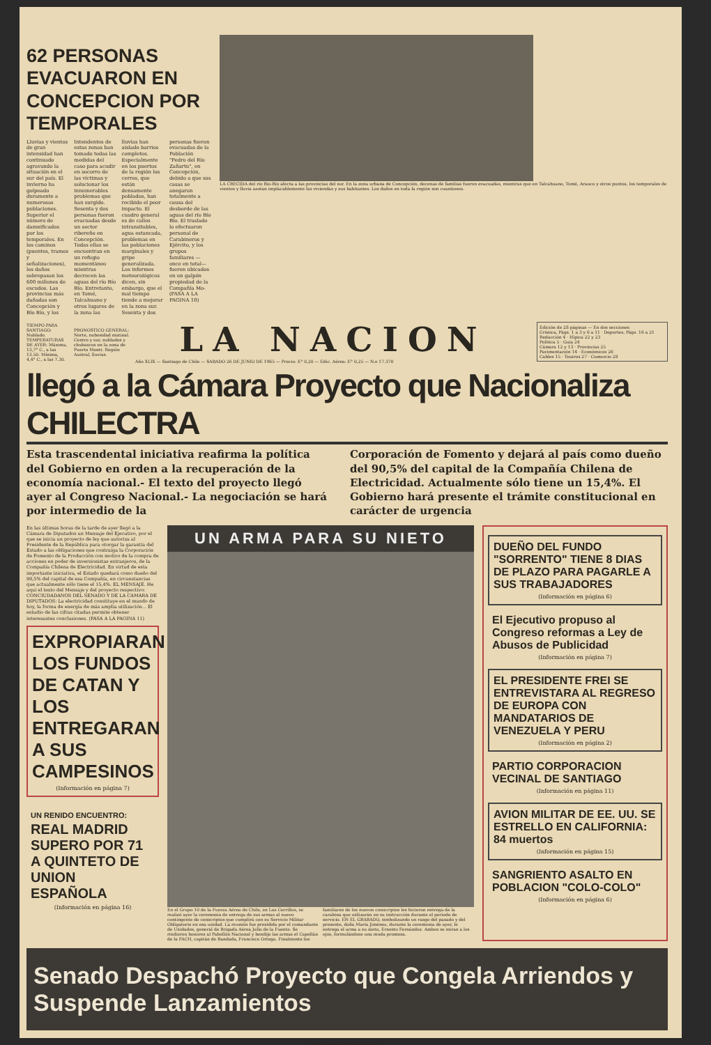62 PERSONAS EVACUARON EN CONCEPCION POR TEMPORALES
Lluvias y vientos de gran intensidad han continuado agravando la situación en el sur del país. El invierno ha golpeado duramente a numerosas poblaciones. Superior el número de damnificados por los temporales. En los caminos (puentes, tramos y señalizaciones), los daños sobrepasan los 600 millones de escudos. Las provincias más dañadas son Concepción y Bío Bío, y los Intendentes de estas zonas han tomado todas las medidas del caso para acudir en socorro de las víctimas y solucionar los innumerables problemas que han surgido. Sesenta y dos personas fueron evacuadas desde un sector ribereño en Concepción. Todas ellas se encuentran en un refugio momentáneo mientras decrecen las aguas del río Bío Bío. Entretanto, en Tomé, Talcahuano y otros lugares de la zona las lluvias han aislado barrios completos. Especialmente en los puertos de la región los cerros, que están densamente poblados, han recibido el peor impacto. El cuadro general es de calles intransitables, agua estancada, problemas en las poblaciones marginales y gripe generalizada. Los informes meteorológicos dicen, sin embargo, que el mal tiempo tiende a mejorar en la zona sur. Sesenta y dos personas fueron evacuadas de la Población "Pedro del Río Zañartu", en Concepción, debido a que sus casas se anegaron totalmente a causa del desborde de las aguas del río Bío Bío. El traslado lo efectuaron personal de Carabineros y Ejército, y los grupos familiares —once en total— fueron ubicados en un galpón propiedad de la Compañía Mo- (PASA A LA PAGINA 10)
LA CRECIDA del río Bío-Bío afecta a las provincias del sur. En la zona urbana de Concepción, decenas de familias fueron evacuadas, mientras que en Talcahuano, Tomé, Arauco y otros puntos, los temporales de vientos y lluvia azotan implacablemente las viviendas y sus habitantes. Los daños en toda la región son cuantiosos.
TIEMPO PARA SANTIAGO: Nublado. TEMPERATURAS DE AYER: Máxima, 13,7° C., a las 13.50. Mínima, 4,4° C., a las 7.30.
PRONOSTICO GENERAL: Norte, nubosidad matinal. Centro y sur, nublados y chubascos en la zona de Puerto Montt. Región Austral, lluvias.
LA NACION
Año XLIX — Santiago de Chile — SABADO 26 DE JUNIO DE 1965 — Precio: E° 0,20 — Edic. Aérea: E° 0,25 — N.o 17.370
Edición de 28 páginas — En dos secciones
Crónica, Págs. 1 a 3 y 6 a 11 · Deportes, Págs. 16 a 21
Redacción 4 · Hípica 22 y 23
Política 5 · Guía 24
Cámara 12 y 13 · Provincias 25
Pavimentación 14 · Económicos 26
Cables 15 · Teatros 27 · Comercio 28
llegó a la Cámara Proyecto que Nacionaliza CHILECTRA
Esta trascendental iniciativa reafirma la política del Gobierno en orden a la recuperación de la economía nacional.- El texto del proyecto llegó ayer al Congreso Nacional.- La negociación se hará por intermedio de la
Corporación de Fomento y dejará al país como dueño del 90,5% del capital de la Compañía Chilena de Electricidad. Actualmente sólo tiene un 15,4%. El Gobierno hará presente el trámite constitucional en carácter de urgencia
En las últimas horas de la tarde de ayer llegó a la Cámara de Diputados un Mensaje del Ejecutivo, por el que se inicia un proyecto de ley que autoriza al Presidente de la República para otorgar la garantía del Estado a las obligaciones que contraiga la Corporación de Fomento de la Producción con motivo de la compra de acciones en poder de inversionistas extranjeros, de la Compañía Chilena de Electricidad. En virtud de esta importante iniciativa, el Estado quedará como dueño del 90,5% del capital de esa Compañía, en circunstancias que actualmente sólo tiene el 15,4%. EL MENSAJE. He aquí el texto del Mensaje y del proyecto respectivo: CONCIUDADANOS DEL SENADO Y DE LA CAMARA DE DIPUTADOS: La electricidad constituye en el mundo de hoy, la forma de energía de más amplia utilización... El estudio de las cifras citadas permite obtener interesantes conclusiones. (PASA A LA PAGINA 11)
EXPROPIARAN LOS FUNDOS DE CATAN Y LOS ENTREGARAN A SUS CAMPESINOS
(Información en página 7)
UN RENIDO ENCUENTRO:
REAL MADRID SUPERO POR 71 A QUINTETO DE UNION ESPAÑOLA
(Información en página 16)
UN ARMA PARA SU NIETO
En el Grupo 10 de la Fuerza Aérea de Chile, en Los Cerrillos, se realizó ayer la ceremonia de entrega de sus armas al nuevo contingente de conscriptos que cumplirá con su Servicio Militar Obligatorio en esa unidad. La reunión fue presidida por el comandante de Unidades, general de Brigada Aérea Julio de la Fuente. Se rindieron honores al Pabellón Nacional y bendijo las armas el Capellán de la FACH, capitán de Bandada, Francisco Ortega. Finalmente los familiares de los nuevos conscriptos les hicieron entrega de la carabina que utilizarán en su instrucción durante el período de servicio. EN EL GRABADO, simbolizando un rasgo del pasado y del presente, doña María Jiménez, durante la ceremonia de ayer, le entrega el arma a su nieto, Ernesto Fernández. Ambos se miran a los ojos, formulándose una muda promesa.
DUEÑO DEL FUNDO "SORRENTO" TIENE 8 DIAS DE PLAZO PARA PAGARLE A SUS TRABAJADORES
(Información en página 6)
El Ejecutivo propuso al Congreso reformas a Ley de Abusos de Publicidad
(Información en página 7)
EL PRESIDENTE FREI SE ENTREVISTARA AL REGRESO DE EUROPA CON MANDATARIOS DE VENEZUELA Y PERU
(Información en página 2)
PARTIO CORPORACION VECINAL DE SANTIAGO
(Información en página 11)
AVION MILITAR DE EE. UU. SE ESTRELLO EN CALIFORNIA: 84 muertos
(Información en página 15)
SANGRIENTO ASALTO EN POBLACION "COLO-COLO"
(Información en página 6)
Senado Despachó Proyecto que Congela Arriendos y Suspende Lanzamientos
(Información en página 5)